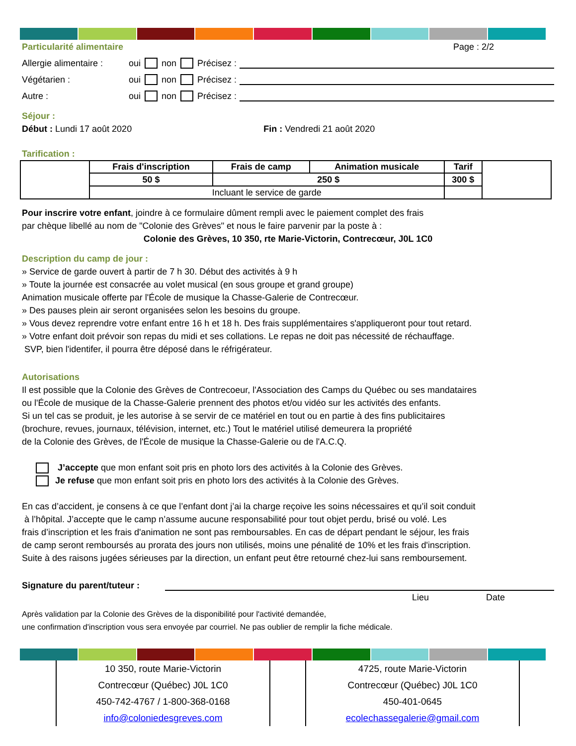Particularité alimentaire Page : 2/2
Allergie alimentaire : oui non Précisez :
Végétarien : oui non Précisez :
Autre : oui non Précisez :
Séjour :
Début : Lundi 17 août 2020 Fin : Vendredi 21 août 2020
Tarification :
| | Frais d'inscription | Frais de camp | Animation musicale | Tarif | |
| | 50 $ | 250 $ | | 300 $ | |
| | Incluant le service de garde | | | | |
Pour inscrire votre enfant, joindre à ce formulaire dûment rempli avec le paiement complet des frais
par chèque libellé au nom de "Colonie des Grèves" et nous le faire parvenir par la poste à :
Colonie des Grèves, 10 350, rte Marie-Victorin, Contrecœur, J0L 1C0
Description du camp de jour :
» Service de garde ouvert à partir de 7 h 30. Début des activités à 9 h
» Toute la journée est consacrée au volet musical (en sous groupe et grand groupe)
Animation musicale offerte par l'École de musique la Chasse-Galerie de Contrecœur.
» Des pauses plein air seront organisées selon les besoins du groupe.
» Vous devez reprendre votre enfant entre 16 h et 18 h. Des frais supplémentaires s'appliqueront pour tout retard.
» Votre enfant doit prévoir son repas du midi et ses collations. Le repas ne doit pas nécessité de réchauffage.
SVP, bien l'identifer, il pourra être déposé dans le réfrigérateur.
Autorisations
Il est possible que la Colonie des Grèves de Contrecoeur, l'Association des Camps du Québec ou ses mandataires
ou l'École de musique de la Chasse-Galerie prennent des photos et/ou vidéo sur les activités des enfants.
Si un tel cas se produit, je les autorise à se servir de ce matériel en tout ou en partie à des fins publicitaires
(brochure, revues, journaux, télévision, internet, etc.) Tout le matériel utilisé demeurera la propriété
de la Colonie des Grèves, de l'École de musique la Chasse-Galerie ou de l'A.C.Q.
J’accepte que mon enfant soit pris en photo lors des activités à la Colonie des Grèves.
Je refuse que mon enfant soit pris en photo lors des activités à la Colonie des Grèves.
En cas d’accident, je consens à ce que l’enfant dont j’ai la charge reçoive les soins nécessaires et qu’il soit conduit
à l’hôpital. J’accepte que le camp n’assume aucune responsabilité pour tout objet perdu, brisé ou volé. Les
frais d’inscription et les frais d'animation ne sont pas remboursables. En cas de départ pendant le séjour, les frais
de camp seront remboursés au prorata des jours non utilisés, moins une pénalité de 10% et les frais d'inscription.
Suite à des raisons jugées sérieuses par la direction, un enfant peut être retourné chez-lui sans remboursement.
Signature du parent/tuteur :
Lieu Date
Après validation par la Colonie des Grèves de la disponibilité pour l'activité demandée,
une confirmation d'inscription vous sera envoyée par courriel. Ne pas oublier de remplir la fiche médicale.
10 350, route Marie-Victorin
Contrecœur (Québec) J0L 1C0
450-742-4767 / 1-800-368-0168
info@coloniedesgreves.com
4725, route Marie-Victorin
Contrecœur (Québec) J0L 1C0
450-401-0645
ecolechassegalerie@gmail.com